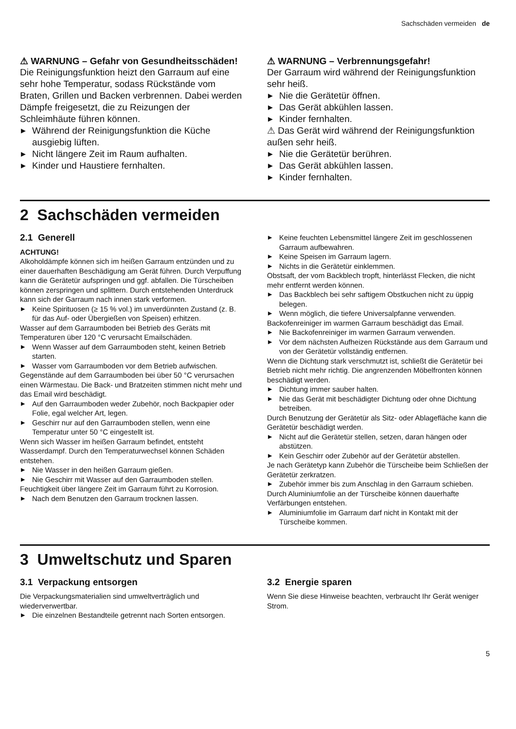Sachschäden vermeiden de
⚠ WARNUNG – Gefahr von Gesundheitsschäden!
Die Reinigungsfunktion heizt den Garraum auf eine sehr hohe Temperatur, sodass Rückstände vom Braten, Grillen und Backen verbrennen. Dabei werden Dämpfe freigesetzt, die zu Reizungen der Schleimhäute führen können.
▶ Während der Reinigungsfunktion die Küche ausgiebig lüften.
▶ Nicht längere Zeit im Raum aufhalten.
▶ Kinder und Haustiere fernhalten.
⚠ WARNUNG – Verbrennungsgefahr!
Der Garraum wird während der Reinigungsfunktion sehr heiß.
▶ Nie die Gerätetür öffnen.
▶ Das Gerät abkühlen lassen.
▶ Kinder fernhalten.
⚠ Das Gerät wird während der Reinigungsfunktion außen sehr heiß.
▶ Nie die Gerätetür berühren.
▶ Das Gerät abkühlen lassen.
▶ Kinder fernhalten.
2 Sachschäden vermeiden
2.1 Generell
ACHTUNG!
Alkoholdämpfe können sich im heißen Garraum entzünden und zu einer dauerhaften Beschädigung am Gerät führen. Durch Verpuffung kann die Gerätetür aufspringen und ggf. abfallen. Die Türscheiben können zerspringen und splittern. Durch entstehenden Unterdruck kann sich der Garraum nach innen stark verformen.
▶ Keine Spirituosen (≥ 15 % vol.) im unverdünnten Zustand (z. B. für das Auf- oder Übergießen von Speisen) erhitzen.
Wasser auf dem Garraumboden bei Betrieb des Geräts mit Temperaturen über 120 °C verursacht Emailschäden.
▶ Wenn Wasser auf dem Garraumboden steht, keinen Betrieb starten.
▶ Wasser vom Garraumboden vor dem Betrieb aufwischen.
Gegenstände auf dem Garraumboden bei über 50 °C verursachen einen Wärmestau. Die Back- und Bratzeiten stimmen nicht mehr und das Email wird beschädigt.
▶ Auf den Garraumboden weder Zubehör, noch Backpapier oder Folie, egal welcher Art, legen.
▶ Geschirr nur auf den Garraumboden stellen, wenn eine Temperatur unter 50 °C eingestellt ist.
Wenn sich Wasser im heißen Garraum befindet, entsteht Wasserdampf. Durch den Temperaturwechsel können Schäden entstehen.
▶ Nie Wasser in den heißen Garraum gießen.
▶ Nie Geschirr mit Wasser auf den Garraumboden stellen.
Feuchtigkeit über längere Zeit im Garraum führt zu Korrosion.
▶ Nach dem Benutzen den Garraum trocknen lassen.
▶ Keine feuchten Lebensmittel längere Zeit im geschlossenen Garraum aufbewahren.
▶ Keine Speisen im Garraum lagern.
▶ Nichts in die Gerätetür einklemmen.
Obstsaft, der vom Backblech tropft, hinterlässt Flecken, die nicht mehr entfernt werden können.
▶ Das Backblech bei sehr saftigem Obstkuchen nicht zu üppig belegen.
▶ Wenn möglich, die tiefere Universalpfanne verwenden.
Backofenreiniger im warmen Garraum beschädigt das Email.
▶ Nie Backofenreiniger im warmen Garraum verwenden.
▶ Vor dem nächsten Aufheizen Rückstände aus dem Garraum und von der Gerätetür vollständig entfernen.
Wenn die Dichtung stark verschmutzt ist, schließt die Gerätetür bei Betrieb nicht mehr richtig. Die angrenzenden Möbelfronten können beschädigt werden.
▶ Dichtung immer sauber halten.
▶ Nie das Gerät mit beschädigter Dichtung oder ohne Dichtung betreiben.
Durch Benutzung der Gerätetür als Sitz- oder Ablagefläche kann die Gerätetür beschädigt werden.
▶ Nicht auf die Gerätetür stellen, setzen, daran hängen oder abstützen.
▶ Kein Geschirr oder Zubehör auf der Gerätetür abstellen.
Je nach Gerätetyp kann Zubehör die Türscheibe beim Schließen der Gerätetür zerkratzen.
▶ Zubehör immer bis zum Anschlag in den Garraum schieben.
Durch Aluminiumfolie an der Türscheibe können dauerhafte Verfärbungen entstehen.
▶ Aluminiumfolie im Garraum darf nicht in Kontakt mit der Türscheibe kommen.
3 Umweltschutz und Sparen
3.1 Verpackung entsorgen
Die Verpackungsmaterialien sind umweltverträglich und wiederverwertbar.
▶ Die einzelnen Bestandteile getrennt nach Sorten entsorgen.
3.2 Energie sparen
Wenn Sie diese Hinweise beachten, verbraucht Ihr Gerät weniger Strom.
5